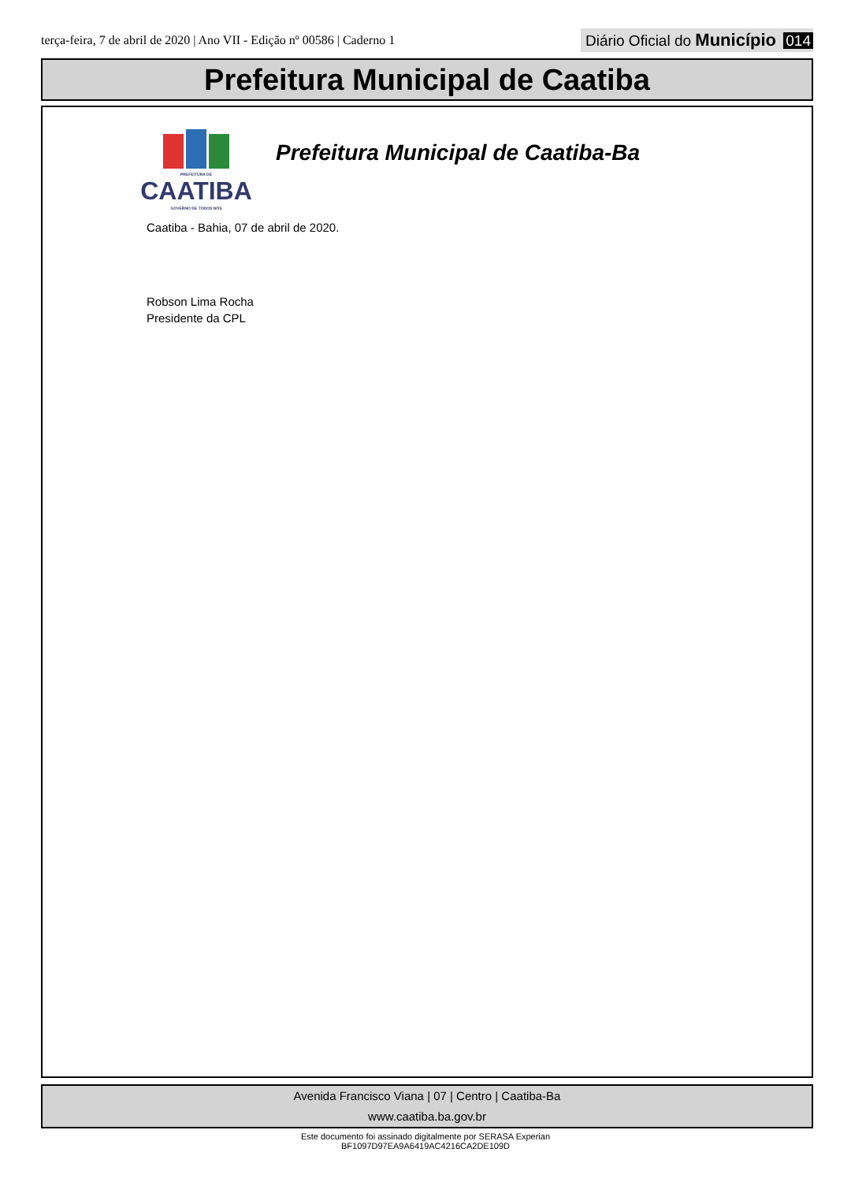terça-feira, 7 de abril de 2020 | Ano VII - Edição nº 00586 | Caderno 1
Diário Oficial do Município 014
Prefeitura Municipal de Caatiba
PREFEITURA DE
CAATIBA
GOVERNO DE TODOS NÓS
Prefeitura Municipal de Caatiba-Ba
Caatiba - Bahia, 07 de abril de 2020.
Robson Lima Rocha
Presidente da CPL
Avenida Francisco Viana | 07 | Centro | Caatiba-Ba
www.caatiba.ba.gov.br
Este documento foi assinado digitalmente por SERASA Experian
BF1097D97EA9A6419AC4216CA2DE109D